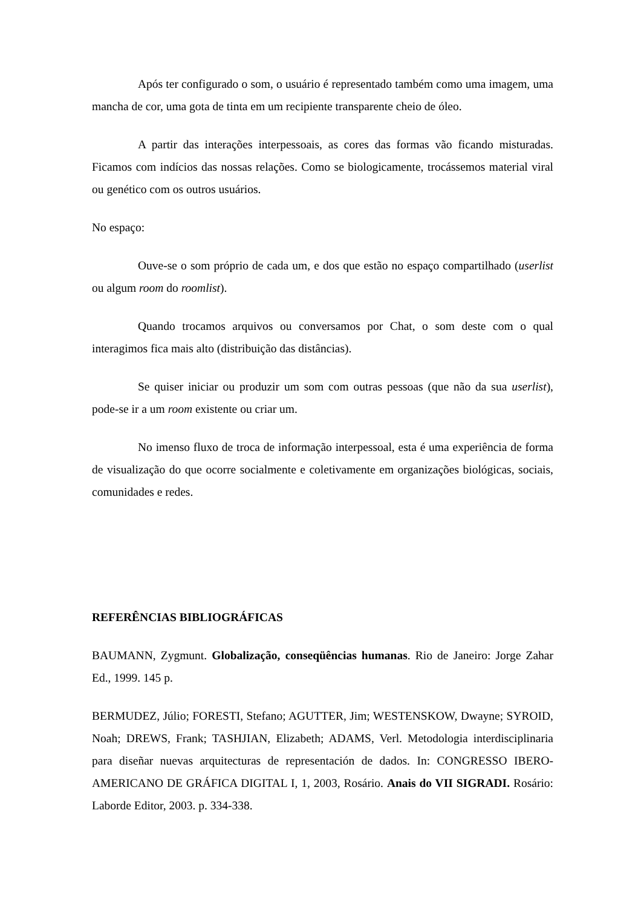Após ter configurado o som, o usuário é representado também como uma imagem, uma mancha de cor, uma gota de tinta em um recipiente transparente cheio de óleo.
A partir das interações interpessoais, as cores das formas vão ficando misturadas. Ficamos com indícios das nossas relações. Como se biologicamente, trocássemos material viral ou genético com os outros usuários.
No espaço:
Ouve-se o som próprio de cada um, e dos que estão no espaço compartilhado (userlist ou algum room do roomlist).
Quando trocamos arquivos ou conversamos por Chat, o som deste com o qual interagimos fica mais alto (distribuição das distâncias).
Se quiser iniciar ou produzir um som com outras pessoas (que não da sua userlist), pode-se ir a um room existente ou criar um.
No imenso fluxo de troca de informação interpessoal, esta é uma experiência de forma de visualização do que ocorre socialmente e coletivamente em organizações biológicas, sociais, comunidades e redes.
REFERÊNCIAS BIBLIOGRÁFICAS
BAUMANN, Zygmunt. Globalização, conseqüências humanas. Rio de Janeiro: Jorge Zahar Ed., 1999. 145 p.
BERMUDEZ, Júlio; FORESTI, Stefano; AGUTTER, Jim; WESTENSKOW, Dwayne; SYROID, Noah; DREWS, Frank; TASHJIAN, Elizabeth; ADAMS, Verl. Metodologia interdisciplinaria para diseñar nuevas arquitecturas de representación de dados. In: CONGRESSO IBERO-AMERICANO DE GRÁFICA DIGITAL I, 1, 2003, Rosário. Anais do VII SIGRADI. Rosário: Laborde Editor, 2003. p. 334-338.